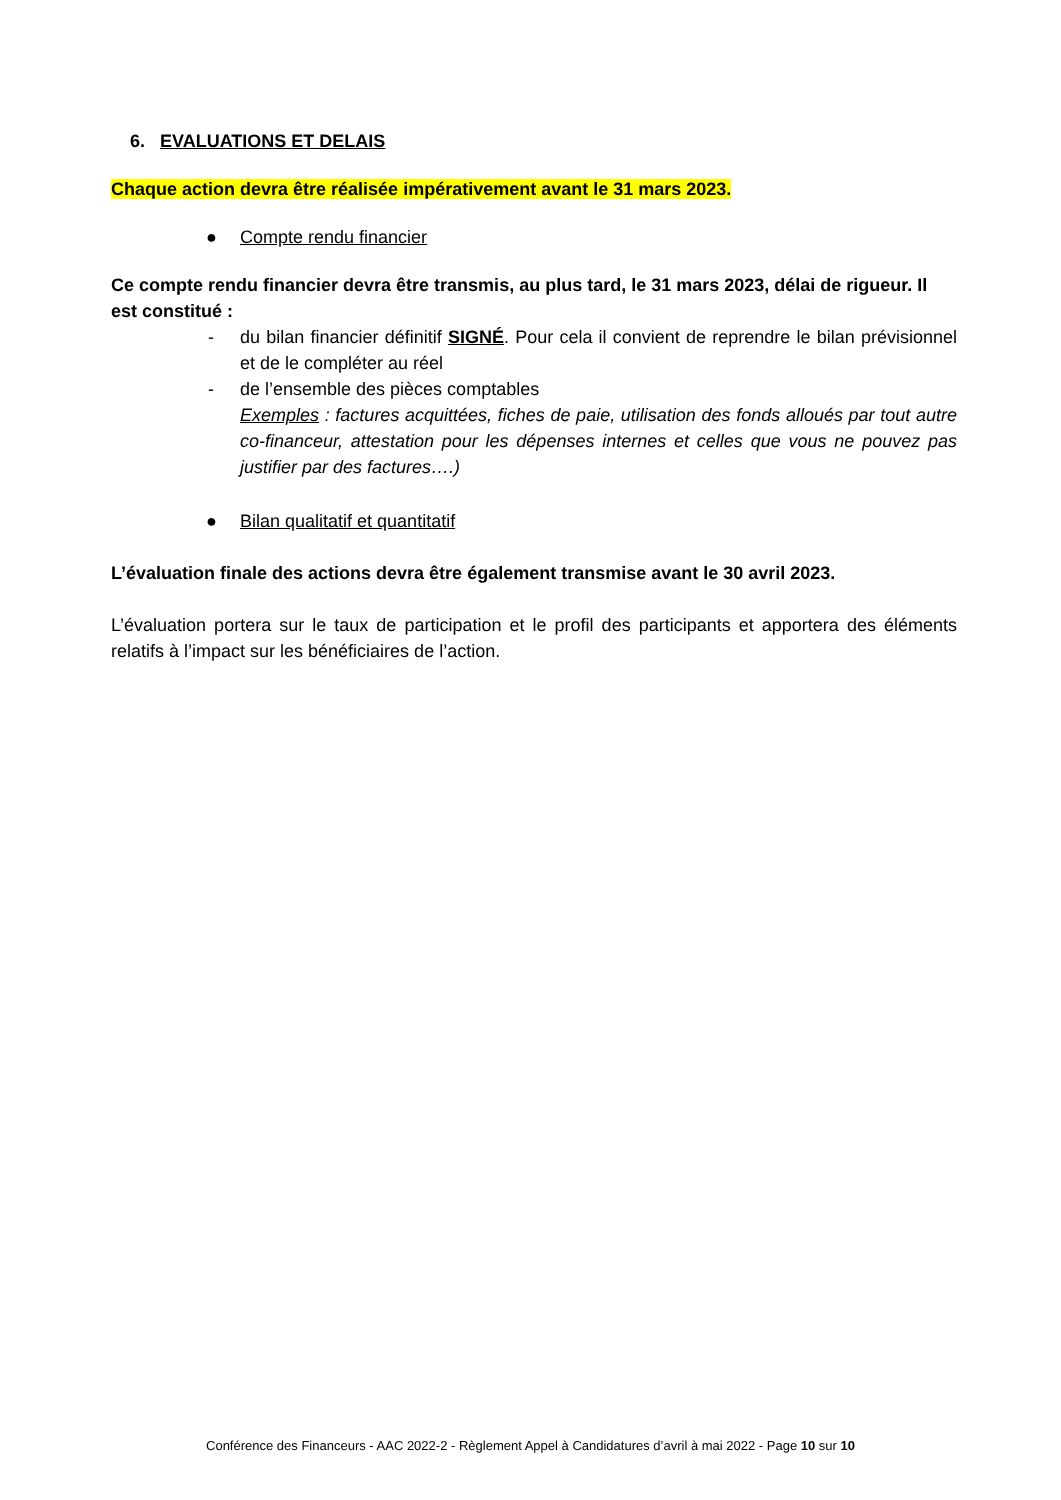6. EVALUATIONS ET DELAIS
Chaque action devra être réalisée impérativement avant le 31 mars 2023.
● Compte rendu financier
Ce compte rendu financier devra être transmis, au plus tard, le 31 mars 2023, délai de rigueur. Il est constitué :
- du bilan financier définitif SIGNÉ. Pour cela il convient de reprendre le bilan prévisionnel et de le compléter au réel
- de l’ensemble des pièces comptables
Exemples : factures acquittées, fiches de paie, utilisation des fonds alloués par tout autre co-financeur, attestation pour les dépenses internes et celles que vous ne pouvez pas justifier par des factures….)
● Bilan qualitatif et quantitatif
L’évaluation finale des actions devra être également transmise avant le 30 avril 2023.
L’évaluation portera sur le taux de participation et le profil des participants et apportera des éléments relatifs à l’impact sur les bénéficiaires de l’action.
Conférence des Financeurs - AAC 2022-2 - Règlement Appel à Candidatures d’avril à mai 2022 - Page 10 sur 10